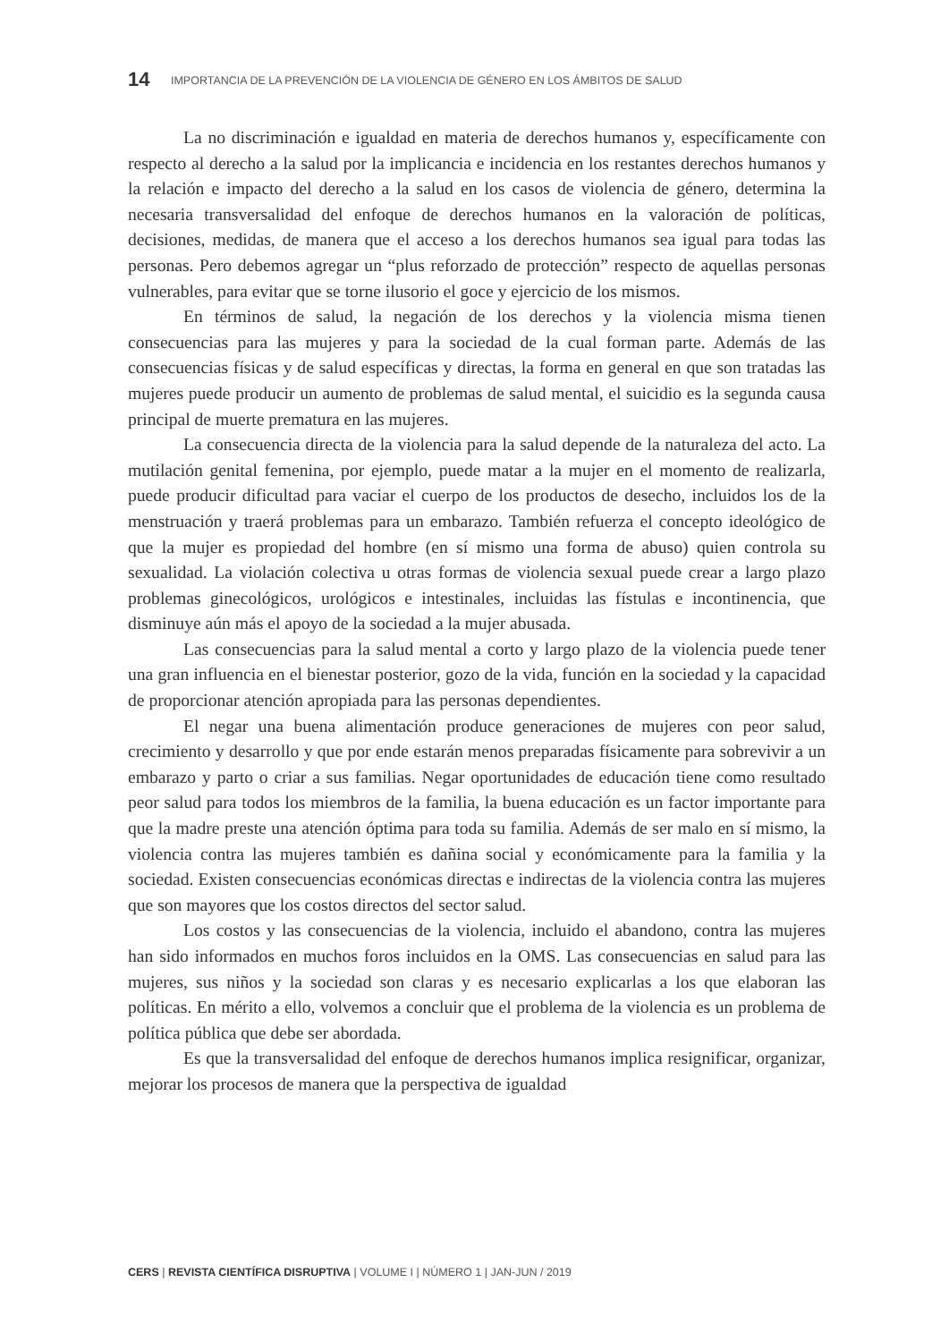14 IMPORTANCIA DE LA PREVENCIÓN DE LA VIOLENCIA DE GÉNERO EN LOS ÁMBITOS DE SALUD
La no discriminación e igualdad en materia de derechos humanos y, específicamente con respecto al derecho a la salud por la implicancia e incidencia en los restantes derechos humanos y la relación e impacto del derecho a la salud en los casos de violencia de género, determina la necesaria transversalidad del enfoque de derechos humanos en la valoración de políticas, decisiones, medidas, de manera que el acceso a los derechos humanos sea igual para todas las personas. Pero debemos agregar un “plus reforzado de protección” respecto de aquellas personas vulnerables, para evitar que se torne ilusorio el goce y ejercicio de los mismos.
En términos de salud, la negación de los derechos y la violencia misma tienen consecuencias para las mujeres y para la sociedad de la cual forman parte. Además de las consecuencias físicas y de salud específicas y directas, la forma en general en que son tratadas las mujeres puede producir un aumento de problemas de salud mental, el suicidio es la segunda causa principal de muerte prematura en las mujeres.
La consecuencia directa de la violencia para la salud depende de la naturaleza del acto. La mutilación genital femenina, por ejemplo, puede matar a la mujer en el momento de realizarla, puede producir dificultad para vaciar el cuerpo de los productos de desecho, incluidos los de la menstruación y traerá problemas para un embarazo. También refuerza el concepto ideológico de que la mujer es propiedad del hombre (en sí mismo una forma de abuso) quien controla su sexualidad. La violación colectiva u otras formas de violencia sexual puede crear a largo plazo problemas ginecológicos, urológicos e intestinales, incluidas las fístulas e incontinencia, que disminuye aún más el apoyo de la sociedad a la mujer abusada.
Las consecuencias para la salud mental a corto y largo plazo de la violencia puede tener una gran influencia en el bienestar posterior, gozo de la vida, función en la sociedad y la capacidad de proporcionar atención apropiada para las personas dependientes.
El negar una buena alimentación produce generaciones de mujeres con peor salud, crecimiento y desarrollo y que por ende estarán menos preparadas físicamente para sobrevivir a un embarazo y parto o criar a sus familias. Negar oportunidades de educación tiene como resultado peor salud para todos los miembros de la familia, la buena educación es un factor importante para que la madre preste una atención óptima para toda su familia. Además de ser malo en sí mismo, la violencia contra las mujeres también es dañina social y económicamente para la familia y la sociedad. Existen consecuencias económicas directas e indirectas de la violencia contra las mujeres que son mayores que los costos directos del sector salud.
Los costos y las consecuencias de la violencia, incluido el abandono, contra las mujeres han sido informados en muchos foros incluidos en la OMS. Las consecuencias en salud para las mujeres, sus niños y la sociedad son claras y es necesario explicarlas a los que elaboran las políticas. En mérito a ello, volvemos a concluir que el problema de la violencia es un problema de política pública que debe ser abordada.
Es que la transversalidad del enfoque de derechos humanos implica resignificar, organizar, mejorar los procesos de manera que la perspectiva de igualdad
CERS | REVISTA CIENTÍFICA DISRUPTIVA | VOLUME I | NÚMERO 1 | JAN-JUN / 2019